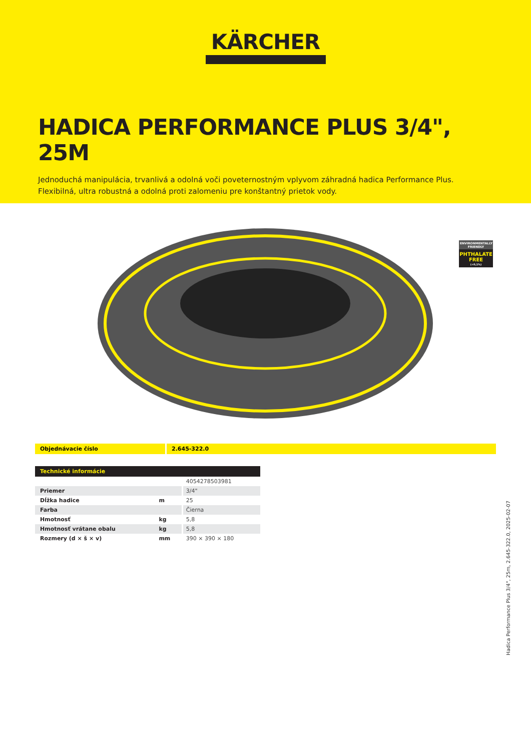KÄRCHER
HADICA PERFORMANCE PLUS 3/4", 25M
Jednoduchá manipulácia, trvanlivá a odolná voči poveternostným vplyvom záhradná hadica Performance Plus. Flexibilná, ultra robustná a odolná proti zalomeniu pre konštantný prietok vody.
ENVIRONMENTALLY FRIENDLY
PHTHALATE FREE
(<0,1%)
Objednávacie číslo 2.645-322.0
| Technické informácie | | |
| --- | --- | --- |
| | | 4054278503981 |
| Priemer | | 3/4" |
| Dĺžka hadice | m | 25 |
| Farba | | Čierna |
| Hmotnosť | kg | 5,8 |
| Hmotnosť vrátane obalu | kg | 5,8 |
| Rozmery (d × š × v) | mm | 390 × 390 × 180 |
Hadica Performance Plus 3/4", 25m, 2.645-322.0, 2025-02-07